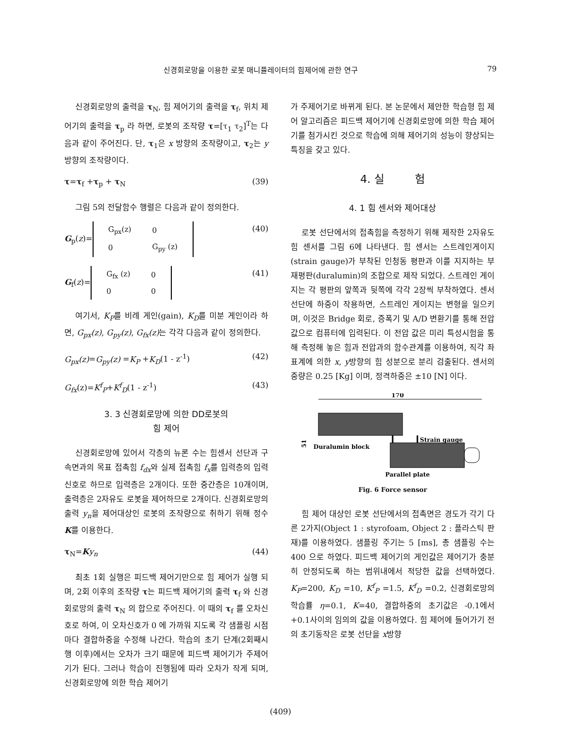신경회로망을 이용한 로봇 매니퓰레이터의 힘제어에 관한 연구 79
신경회로망의 출력을 τ<sub>N</sub>, 힘 제어기의 출력을 τ<sub>f</sub>, 위치 제어기의 출력을 τ<sub>p</sub> 라 하면, 로봇의 조작량 τ=[τ<sub>1</sub> τ<sub>2</sub>]<sup>T</sup>는 다음과 같이 주어진다. 단, τ<sub>1</sub>은 x 방향의 조작량이고, τ<sub>2</sub>는 y 방향의 조작량이다.
τ=τ<sub>f</sub> +τ<sub>p</sub> + τ<sub>N</sub> (39)
그림 5의 전달함수 행렬은 다음과 같이 정의한다.
G<sub>p</sub>(z)=
| G<sub>px</sub>(z) | 0 |
| 0 | G<sub>py</sub> (z) |
(40)
G<sub>f</sub>(z)=
| G<sub>fx</sub> (z) | 0 |
| 0 | 0 |
(41)
여기서, K<sub>P</sub>를 비례 게인(gain), K<sub>D</sub>를 미분 게인이라 하면, G<sub>px</sub>(z), G<sub>py</sub>(z), G<sub>fx</sub>(z) 는 각각 다음과 같이 정의한다.
G<sub>px</sub>(z)=G<sub>py</sub>(z) =K<sub>P</sub> +K<sub>D</sub>(1 - z<sup>-1</sup>) (42)
G<sub>fx</sub>(z)=K<sup>f</sup><sub>P</sub>+K<sup>f</sup><sub>D</sub>(1 - z<sup>-1</sup>) (43)
3. 3 신경회로망에 의한 DD로봇의
힘 제어
신경회로망에 있어서 각층의 뉴론 수는 힘센서 선단과 구속면과의 목표 접촉힘 f<sub>dx</sub>와 실제 접촉힘 f<sub>x</sub>를 입력층의 입력신호로 하므로 입력층은 2개이다. 또한 중간층은 10개이며, 출력층은 2자유도 로봇을 제어하므로 2개이다. 신경회로망의 출력 y<sub>n</sub>을 제어대상인 로봇의 조작량으로 취하기 위해 정수 K를 이용한다.
τ<sub>N</sub>=Ky<sub>n</sub> (44)
최초 1회 실행은 피드백 제어기만으로 힘 제어가 실행 되며, 2회 이후의 조작량 τ는 피드백 제어기의 출력 τ<sub>f</sub> 와 신경회로망의 출력 τ<sub>N</sub> 의 합으로 주어진다. 이 때의 τ<sub>f</sub> 를 오차신호로 하여, 이 오차신호가 0 에 가까워 지도록 각 샘플링 시점마다 결합하중을 수정해 나간다. 학습의 초기 단계(2회째시행 이후)에서는 오차가 크기 때문에 피드백 제어기가 주제어기가 된다. 그러나 학습이 진행됨에 따라 오차가 작게 되며, 신경회로망에 의한 학습 제어기
가 주제어기로 바뀌게 된다. 본 논문에서 제안한 학습형 힘 제어 알고리즘은 피드백 제어기에 신경회로망에 의한 학습 제어기를 첨가시킨 것으로 학습에 의해 제어기의 성능이 향상되는 특징을 갖고 있다.
4. 실 험
4. 1 힘 센서와 제어대상
로봇 선단에서의 접촉힘을 측정하기 위해 제작한 2자유도 힘 센서를 그림 6에 나타낸다. 힘 센서는 스트레인게이지(strain gauge)가 부착된 인청동 평판과 이를 지지하는 부재평판(duralumin)의 조합으로 제작 되었다. 스트레인 게이지는 각 평판의 앞쪽과 뒷쪽에 각각 2장씩 부착하였다. 센서 선단에 하중이 작용하면, 스트레인 게이지는 변형을 일으키며, 이것은 Bridge 회로, 증폭기 및 A/D 변환기를 통해 전압 값으로 컴퓨터에 입력된다. 이 전압 값은 미리 특성시험을 통해 측정해 놓은 힘과 전압과의 함수관계를 이용하여, 직각 좌표계에 의한 x, y방향의 힘 성분으로 분리 검출된다. 센서의 중량은 0.25 [Kg] 이며, 정격하중은 ±10 [N] 이다.
170
51
Strain gauge
Duralumin block
Parallel plate
Fig. 6 Force sensor
힘 제어 대상인 로봇 선단에서의 접촉면은 경도가 각기 다른 2가지(Object 1 : styrofoam, Object 2 : 플라스틱 판재)를 이용하였다. 샘플링 주기는 5 [ms], 총 샘플링 수는 400 으로 하였다. 피드백 제어기의 게인값은 제어기가 충분히 안정되도록 하는 범위내에서 적당한 값을 선택하였다. K<sub>P</sub>=200, K<sub>D</sub> =10, K<sup>f</sup><sub>P</sub> =1.5, K<sup>f</sup><sub>D</sub> =0.2, 신경회로망의 학습률 η=0.1, K=40, 결합하중의 초기값은 -0.1에서 +0.1사이의 임의의 값을 이용하였다. 힘 제어에 들어가기 전의 초기동작은 로봇 선단을 x방향
(409)